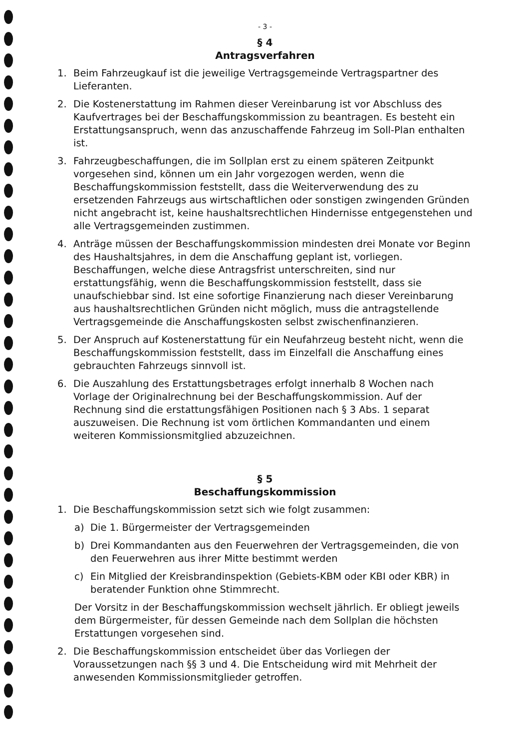- 3 -
§ 4
Antragsverfahren
1. Beim Fahrzeugkauf ist die jeweilige Vertragsgemeinde Vertragspartner des Lieferanten.
2. Die Kostenerstattung im Rahmen dieser Vereinbarung ist vor Abschluss des Kaufvertrages bei der Beschaffungskommission zu beantragen. Es besteht ein Erstattungsanspruch, wenn das anzuschaffende Fahrzeug im Soll-Plan enthalten ist.
3. Fahrzeugbeschaffungen, die im Sollplan erst zu einem späteren Zeitpunkt vorgesehen sind, können um ein Jahr vorgezogen werden, wenn die Beschaffungskommission feststellt, dass die Weiterverwendung des zu ersetzenden Fahrzeugs aus wirtschaftlichen oder sonstigen zwingenden Gründen nicht angebracht ist, keine haushaltsrechtlichen Hindernisse entgegenstehen und alle Vertragsgemeinden zustimmen.
4. Anträge müssen der Beschaffungskommission mindesten drei Monate vor Beginn des Haushaltsjahres, in dem die Anschaffung geplant ist, vorliegen. Beschaffungen, welche diese Antragsfrist unterschreiten, sind nur erstattungsfähig, wenn die Beschaffungskommission feststellt, dass sie unaufschiebbar sind. Ist eine sofortige Finanzierung nach dieser Vereinbarung aus haushaltsrechtlichen Gründen nicht möglich, muss die antragstellende Vertragsgemeinde die Anschaffungskosten selbst zwischenfinanzieren.
5. Der Anspruch auf Kostenerstattung für ein Neufahrzeug besteht nicht, wenn die Beschaffungskommission feststellt, dass im Einzelfall die Anschaffung eines gebrauchten Fahrzeugs sinnvoll ist.
6. Die Auszahlung des Erstattungsbetrages erfolgt innerhalb 8 Wochen nach Vorlage der Originalrechnung bei der Beschaffungskommission. Auf der Rechnung sind die erstattungsfähigen Positionen nach § 3 Abs. 1 separat auszuweisen. Die Rechnung ist vom örtlichen Kommandanten und einem weiteren Kommissionsmitglied abzuzeichnen.
§ 5
Beschaffungskommission
1. Die Beschaffungskommission setzt sich wie folgt zusammen:
a) Die 1. Bürgermeister der Vertragsgemeinden
b) Drei Kommandanten aus den Feuerwehren der Vertragsgemeinden, die von den Feuerwehren aus ihrer Mitte bestimmt werden
c) Ein Mitglied der Kreisbrandinspektion (Gebiets-KBM oder KBI oder KBR) in beratender Funktion ohne Stimmrecht.
Der Vorsitz in der Beschaffungskommission wechselt jährlich. Er obliegt jeweils dem Bürgermeister, für dessen Gemeinde nach dem Sollplan die höchsten Erstattungen vorgesehen sind.
2. Die Beschaffungskommission entscheidet über das Vorliegen der Voraussetzungen nach §§ 3 und 4. Die Entscheidung wird mit Mehrheit der anwesenden Kommissionsmitglieder getroffen.